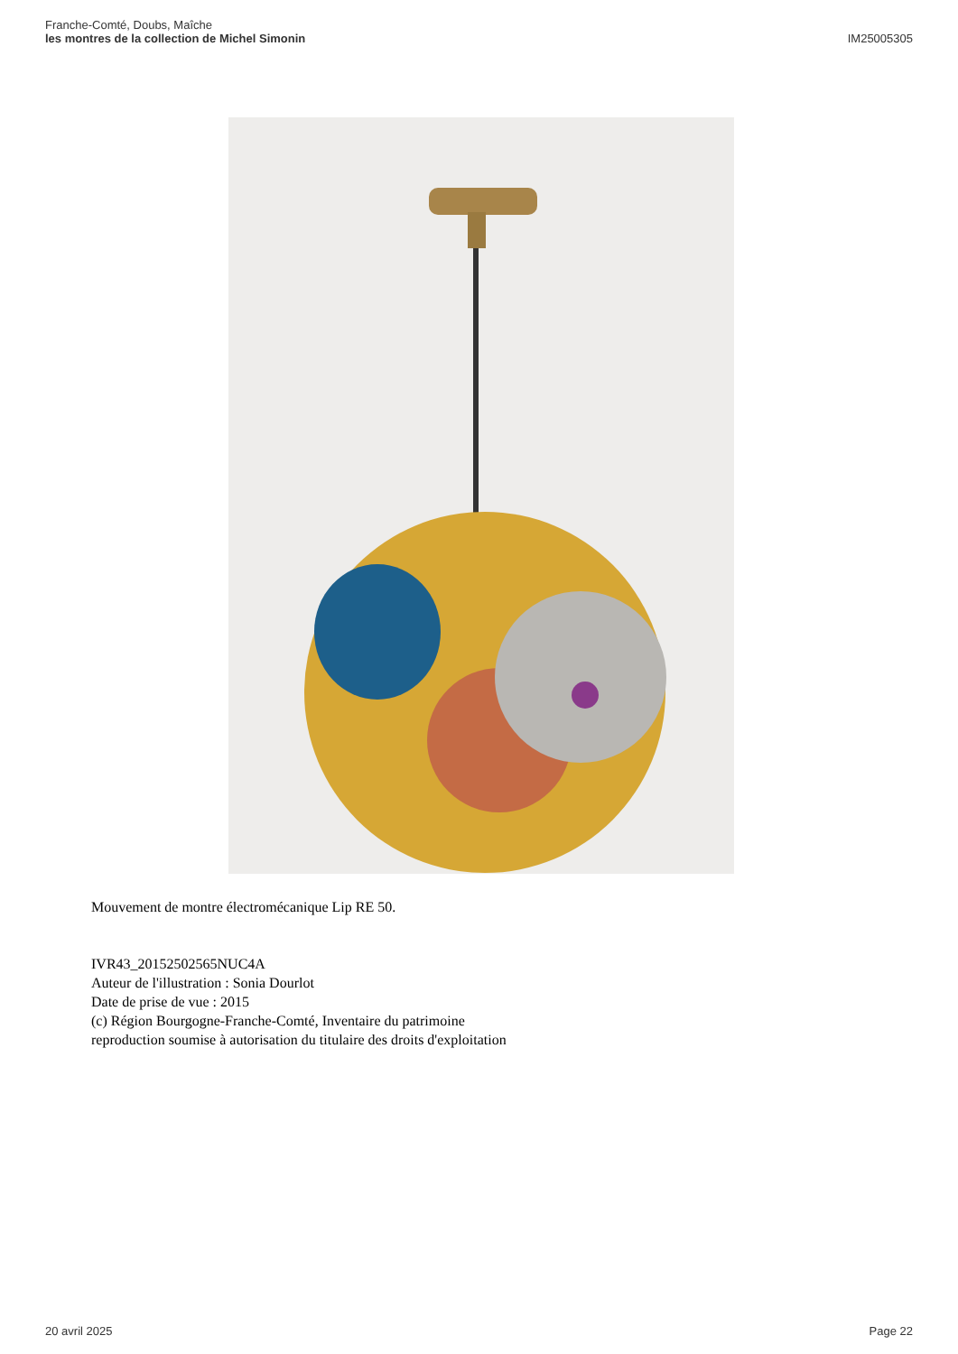Franche-Comté, Doubs, Maîche
les montres de la collection de Michel Simonin
IM25005305
Mouvement de montre électromécanique Lip RE 50.
IVR43_20152502565NUC4A
Auteur de l'illustration : Sonia Dourlot
Date de prise de vue : 2015
(c) Région Bourgogne-Franche-Comté, Inventaire du patrimoine
reproduction soumise à autorisation du titulaire des droits d'exploitation
20 avril 2025 Page 22